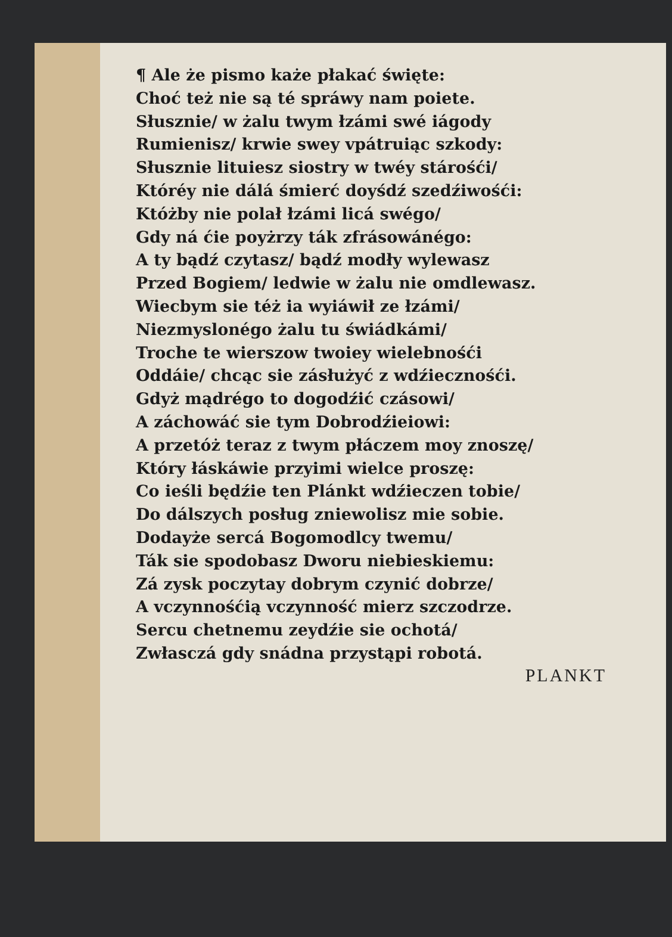¶ Ale że pismo każe płakać święte:
Choć też nie są té spráwy nam poiete.
Słusznie/ w żalu twym łzámi swé iágody
Rumienisz/ krwie swey vpátruiąc szkody:
Słusznie lituiesz siostry w twéy stárośći/
Któréy nie dálá śmierć doyśdź szedźiwośći:
Któżby nie polał łzámi licá swégo/
Gdy ná ćie poyżrzy ták zfrásowánégo:
A ty bądź czytasz/ bądź modły wylewasz
Przed Bogiem/ ledwie w żalu nie omdlewasz.
Wiecbym sie téż ia wyiáwił ze łzámi/
Niezmyslonégo żalu tu świádkámi/
Troche te wierszow twoiey wielebnośći
Oddáie/ chcąc sie zásłużyć z wdźiecznośći.
Gdyż mądrégo to dogodźić czásowi/
A záchowáć sie tym Dobrodźieiowi:
A przetóż teraz z twym płáczem moy znoszę/
Który łáskáwie przyimi wielce proszę:
Co ieśli będźie ten Plánkt wdźieczen tobie/
Do dálszych posług zniewolisz mie sobie.
Dodayże sercá Bogomodlcy twemu/
Ták sie spodobasz Dworu niebieskiemu:
Zá zysk poczytay dobrym czynić dobrze/
A vczynnośćią vczynność mierz szczodrze.
Sercu chetnemu zeydźie sie ochotá/
Zwłasczá gdy snádna przystąpi robotá.
PLANKT